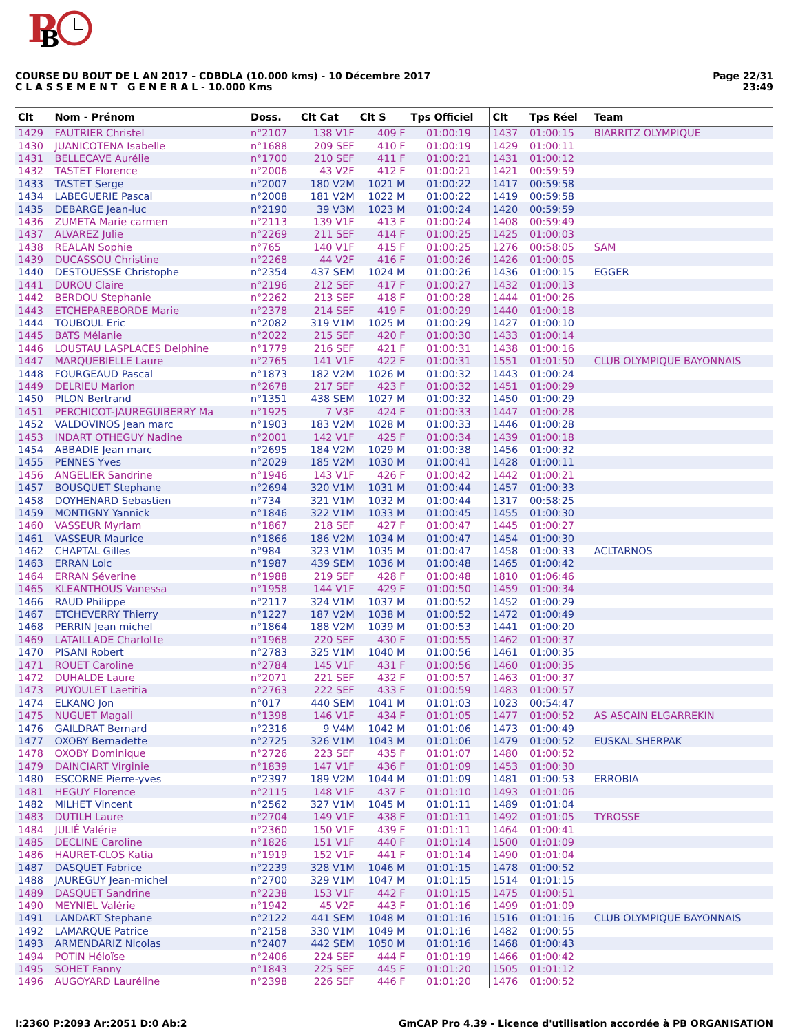P
B
COURSE DU BOUT DE L AN 2017 - CDBDLA (10.000 kms) - 10 Décembre 2017
C L A S S E M E N T G E N E R A L - 10.000 Kms
Page 22/31
23:49
| Clt | Nom - Prénom | Doss. | Clt Cat | Clt S | Tps Officiel | Clt | Tps Réel | Team |
| --- | --- | --- | --- | --- | --- | --- | --- | --- |
| 1429 | FAUTRIER Christel | n°2107 | 138 V1F | 409 F | 01:00:19 | 1437 | 01:00:15 | BIARRITZ OLYMPIQUE |
| 1430 | JUANICOTENA Isabelle | n°1688 | 209 SEF | 410 F | 01:00:19 | 1429 | 01:00:11 | |
| 1431 | BELLECAVE Aurélie | n°1700 | 210 SEF | 411 F | 01:00:21 | 1431 | 01:00:12 | |
| 1432 | TASTET Florence | n°2006 | 43 V2F | 412 F | 01:00:21 | 1421 | 00:59:59 | |
| 1433 | TASTET Serge | n°2007 | 180 V2M | 1021 M | 01:00:22 | 1417 | 00:59:58 | |
| 1434 | LABEGUERIE Pascal | n°2008 | 181 V2M | 1022 M | 01:00:22 | 1419 | 00:59:58 | |
| 1435 | DEBARGE Jean-luc | n°2190 | 39 V3M | 1023 M | 01:00:24 | 1420 | 00:59:59 | |
| 1436 | ZUMETA Marie carmen | n°2113 | 139 V1F | 413 F | 01:00:24 | 1408 | 00:59:49 | |
| 1437 | ALVAREZ Julie | n°2269 | 211 SEF | 414 F | 01:00:25 | 1425 | 01:00:03 | |
| 1438 | REALAN Sophie | n°765 | 140 V1F | 415 F | 01:00:25 | 1276 | 00:58:05 | SAM |
| 1439 | DUCASSOU Christine | n°2268 | 44 V2F | 416 F | 01:00:26 | 1426 | 01:00:05 | |
| 1440 | DESTOUESSE Christophe | n°2354 | 437 SEM | 1024 M | 01:00:26 | 1436 | 01:00:15 | EGGER |
| 1441 | DUROU Claire | n°2196 | 212 SEF | 417 F | 01:00:27 | 1432 | 01:00:13 | |
| 1442 | BERDOU Stephanie | n°2262 | 213 SEF | 418 F | 01:00:28 | 1444 | 01:00:26 | |
| 1443 | ETCHEPAREBORDE Marie | n°2378 | 214 SEF | 419 F | 01:00:29 | 1440 | 01:00:18 | |
| 1444 | TOUBOUL Eric | n°2082 | 319 V1M | 1025 M | 01:00:29 | 1427 | 01:00:10 | |
| 1445 | BATS Mélanie | n°2022 | 215 SEF | 420 F | 01:00:30 | 1433 | 01:00:14 | |
| 1446 | LOUSTAU LASPLACES Delphine | n°1779 | 216 SEF | 421 F | 01:00:31 | 1438 | 01:00:16 | |
| 1447 | MARQUEBIELLE Laure | n°2765 | 141 V1F | 422 F | 01:00:31 | 1551 | 01:01:50 | CLUB OLYMPIQUE BAYONNAIS |
| 1448 | FOURGEAUD Pascal | n°1873 | 182 V2M | 1026 M | 01:00:32 | 1443 | 01:00:24 | |
| 1449 | DELRIEU Marion | n°2678 | 217 SEF | 423 F | 01:00:32 | 1451 | 01:00:29 | |
| 1450 | PILON Bertrand | n°1351 | 438 SEM | 1027 M | 01:00:32 | 1450 | 01:00:29 | |
| 1451 | PERCHICOT-JAUREGUIBERRY Ma | n°1925 | 7 V3F | 424 F | 01:00:33 | 1447 | 01:00:28 | |
| 1452 | VALDOVINOS Jean marc | n°1903 | 183 V2M | 1028 M | 01:00:33 | 1446 | 01:00:28 | |
| 1453 | INDART OTHEGUY Nadine | n°2001 | 142 V1F | 425 F | 01:00:34 | 1439 | 01:00:18 | |
| 1454 | ABBADIE Jean marc | n°2695 | 184 V2M | 1029 M | 01:00:38 | 1456 | 01:00:32 | |
| 1455 | PENNES Yves | n°2029 | 185 V2M | 1030 M | 01:00:41 | 1428 | 01:00:11 | |
| 1456 | ANGELIER Sandrine | n°1946 | 143 V1F | 426 F | 01:00:42 | 1442 | 01:00:21 | |
| 1457 | BOUSQUET Stephane | n°2694 | 320 V1M | 1031 M | 01:00:44 | 1457 | 01:00:33 | |
| 1458 | DOYHENARD Sebastien | n°734 | 321 V1M | 1032 M | 01:00:44 | 1317 | 00:58:25 | |
| 1459 | MONTIGNY Yannick | n°1846 | 322 V1M | 1033 M | 01:00:45 | 1455 | 01:00:30 | |
| 1460 | VASSEUR Myriam | n°1867 | 218 SEF | 427 F | 01:00:47 | 1445 | 01:00:27 | |
| 1461 | VASSEUR Maurice | n°1866 | 186 V2M | 1034 M | 01:00:47 | 1454 | 01:00:30 | |
| 1462 | CHAPTAL Gilles | n°984 | 323 V1M | 1035 M | 01:00:47 | 1458 | 01:00:33 | ACLTARNOS |
| 1463 | ERRAN Loic | n°1987 | 439 SEM | 1036 M | 01:00:48 | 1465 | 01:00:42 | |
| 1464 | ERRAN Séverine | n°1988 | 219 SEF | 428 F | 01:00:48 | 1810 | 01:06:46 | |
| 1465 | KLEANTHOUS Vanessa | n°1958 | 144 V1F | 429 F | 01:00:50 | 1459 | 01:00:34 | |
| 1466 | RAUD Philippe | n°2117 | 324 V1M | 1037 M | 01:00:52 | 1452 | 01:00:29 | |
| 1467 | ETCHEVERRY Thierry | n°1227 | 187 V2M | 1038 M | 01:00:52 | 1472 | 01:00:49 | |
| 1468 | PERRIN Jean michel | n°1864 | 188 V2M | 1039 M | 01:00:53 | 1441 | 01:00:20 | |
| 1469 | LATAILLADE Charlotte | n°1968 | 220 SEF | 430 F | 01:00:55 | 1462 | 01:00:37 | |
| 1470 | PISANI Robert | n°2783 | 325 V1M | 1040 M | 01:00:56 | 1461 | 01:00:35 | |
| 1471 | ROUET Caroline | n°2784 | 145 V1F | 431 F | 01:00:56 | 1460 | 01:00:35 | |
| 1472 | DUHALDE Laure | n°2071 | 221 SEF | 432 F | 01:00:57 | 1463 | 01:00:37 | |
| 1473 | PUYOULET Laetitia | n°2763 | 222 SEF | 433 F | 01:00:59 | 1483 | 01:00:57 | |
| 1474 | ELKANO Jon | n°017 | 440 SEM | 1041 M | 01:01:03 | 1023 | 00:54:47 | |
| 1475 | NUGUET Magali | n°1398 | 146 V1F | 434 F | 01:01:05 | 1477 | 01:00:52 | AS ASCAIN ELGARREKIN |
| 1476 | GAILDRAT Bernard | n°2316 | 9 V4M | 1042 M | 01:01:06 | 1473 | 01:00:49 | |
| 1477 | OXOBY Bernadette | n°2725 | 326 V1M | 1043 M | 01:01:06 | 1479 | 01:00:52 | EUSKAL SHERPAK |
| 1478 | OXOBY Dominique | n°2726 | 223 SEF | 435 F | 01:01:07 | 1480 | 01:00:52 | |
| 1479 | DAINCIART Virginie | n°1839 | 147 V1F | 436 F | 01:01:09 | 1453 | 01:00:30 | |
| 1480 | ESCORNE Pierre-yves | n°2397 | 189 V2M | 1044 M | 01:01:09 | 1481 | 01:00:53 | ERROBIA |
| 1481 | HEGUY Florence | n°2115 | 148 V1F | 437 F | 01:01:10 | 1493 | 01:01:06 | |
| 1482 | MILHET Vincent | n°2562 | 327 V1M | 1045 M | 01:01:11 | 1489 | 01:01:04 | |
| 1483 | DUTILH Laure | n°2704 | 149 V1F | 438 F | 01:01:11 | 1492 | 01:01:05 | TYROSSE |
| 1484 | JULIÉ Valérie | n°2360 | 150 V1F | 439 F | 01:01:11 | 1464 | 01:00:41 | |
| 1485 | DECLINE Caroline | n°1826 | 151 V1F | 440 F | 01:01:14 | 1500 | 01:01:09 | |
| 1486 | HAURET-CLOS Katia | n°1919 | 152 V1F | 441 F | 01:01:14 | 1490 | 01:01:04 | |
| 1487 | DASQUET Fabrice | n°2239 | 328 V1M | 1046 M | 01:01:15 | 1478 | 01:00:52 | |
| 1488 | JAUREGUY Jean-michel | n°2700 | 329 V1M | 1047 M | 01:01:15 | 1514 | 01:01:15 | |
| 1489 | DASQUET Sandrine | n°2238 | 153 V1F | 442 F | 01:01:15 | 1475 | 01:00:51 | |
| 1490 | MEYNIEL Valérie | n°1942 | 45 V2F | 443 F | 01:01:16 | 1499 | 01:01:09 | |
| 1491 | LANDART Stephane | n°2122 | 441 SEM | 1048 M | 01:01:16 | 1516 | 01:01:16 | CLUB OLYMPIQUE BAYONNAIS |
| 1492 | LAMARQUE Patrice | n°2158 | 330 V1M | 1049 M | 01:01:16 | 1482 | 01:00:55 | |
| 1493 | ARMENDARIZ Nicolas | n°2407 | 442 SEM | 1050 M | 01:01:16 | 1468 | 01:00:43 | |
| 1494 | POTIN Héloïse | n°2406 | 224 SEF | 444 F | 01:01:19 | 1466 | 01:00:42 | |
| 1495 | SOHET Fanny | n°1843 | 225 SEF | 445 F | 01:01:20 | 1505 | 01:01:12 | |
| 1496 | AUGOYARD Lauréline | n°2398 | 226 SEF | 446 F | 01:01:20 | 1476 | 01:00:52 | |
I:2360 P:2093 Ar:2051 D:0 Ab:2 GmCAP Pro 4.39 - Licence d'utilisation accordée à PB ORGANISATION